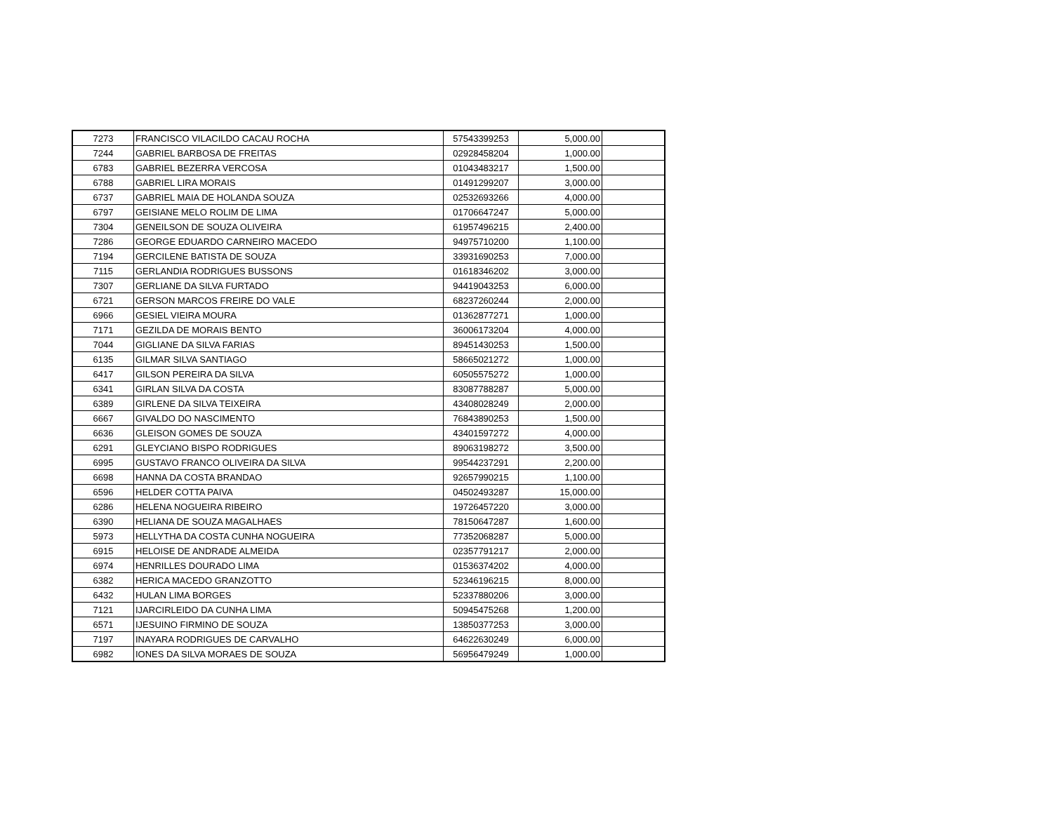| 7273 | FRANCISCO VILACILDO CACAU ROCHA | 57543399253 | 5,000.00 | |
| 7244 | GABRIEL BARBOSA DE FREITAS | 02928458204 | 1,000.00 | |
| 6783 | GABRIEL BEZERRA VERCOSA | 01043483217 | 1,500.00 | |
| 6788 | GABRIEL LIRA MORAIS | 01491299207 | 3,000.00 | |
| 6737 | GABRIEL MAIA DE HOLANDA SOUZA | 02532693266 | 4,000.00 | |
| 6797 | GEISIANE MELO ROLIM DE LIMA | 01706647247 | 5,000.00 | |
| 7304 | GENEILSON DE SOUZA OLIVEIRA | 61957496215 | 2,400.00 | |
| 7286 | GEORGE EDUARDO CARNEIRO MACEDO | 94975710200 | 1,100.00 | |
| 7194 | GERCILENE BATISTA DE SOUZA | 33931690253 | 7,000.00 | |
| 7115 | GERLANDIA RODRIGUES BUSSONS | 01618346202 | 3,000.00 | |
| 7307 | GERLIANE DA SILVA FURTADO | 94419043253 | 6,000.00 | |
| 6721 | GERSON MARCOS FREIRE DO VALE | 68237260244 | 2,000.00 | |
| 6966 | GESIEL VIEIRA MOURA | 01362877271 | 1,000.00 | |
| 7171 | GEZILDA DE MORAIS BENTO | 36006173204 | 4,000.00 | |
| 7044 | GIGLIANE DA SILVA FARIAS | 89451430253 | 1,500.00 | |
| 6135 | GILMAR SILVA SANTIAGO | 58665021272 | 1,000.00 | |
| 6417 | GILSON PEREIRA DA SILVA | 60505575272 | 1,000.00 | |
| 6341 | GIRLAN SILVA DA COSTA | 83087788287 | 5,000.00 | |
| 6389 | GIRLENE DA SILVA TEIXEIRA | 43408028249 | 2,000.00 | |
| 6667 | GIVALDO DO NASCIMENTO | 76843890253 | 1,500.00 | |
| 6636 | GLEISON GOMES DE SOUZA | 43401597272 | 4,000.00 | |
| 6291 | GLEYCIANO BISPO RODRIGUES | 89063198272 | 3,500.00 | |
| 6995 | GUSTAVO FRANCO OLIVEIRA DA SILVA | 99544237291 | 2,200.00 | |
| 6698 | HANNA DA COSTA BRANDAO | 92657990215 | 1,100.00 | |
| 6596 | HELDER COTTA PAIVA | 04502493287 | 15,000.00 | |
| 6286 | HELENA NOGUEIRA RIBEIRO | 19726457220 | 3,000.00 | |
| 6390 | HELIANA DE SOUZA MAGALHAES | 78150647287 | 1,600.00 | |
| 5973 | HELLYTHA DA COSTA CUNHA NOGUEIRA | 77352068287 | 5,000.00 | |
| 6915 | HELOISE DE ANDRADE ALMEIDA | 02357791217 | 2,000.00 | |
| 6974 | HENRILLES DOURADO LIMA | 01536374202 | 4,000.00 | |
| 6382 | HERICA MACEDO GRANZOTTO | 52346196215 | 8,000.00 | |
| 6432 | HULAN LIMA BORGES | 52337880206 | 3,000.00 | |
| 7121 | IJARCIRLEIDO DA CUNHA LIMA | 50945475268 | 1,200.00 | |
| 6571 | IJESUINO FIRMINO DE SOUZA | 13850377253 | 3,000.00 | |
| 7197 | INAYARA RODRIGUES DE CARVALHO | 64622630249 | 6,000.00 | |
| 6982 | IONES DA SILVA MORAES DE SOUZA | 56956479249 | 1,000.00 | |